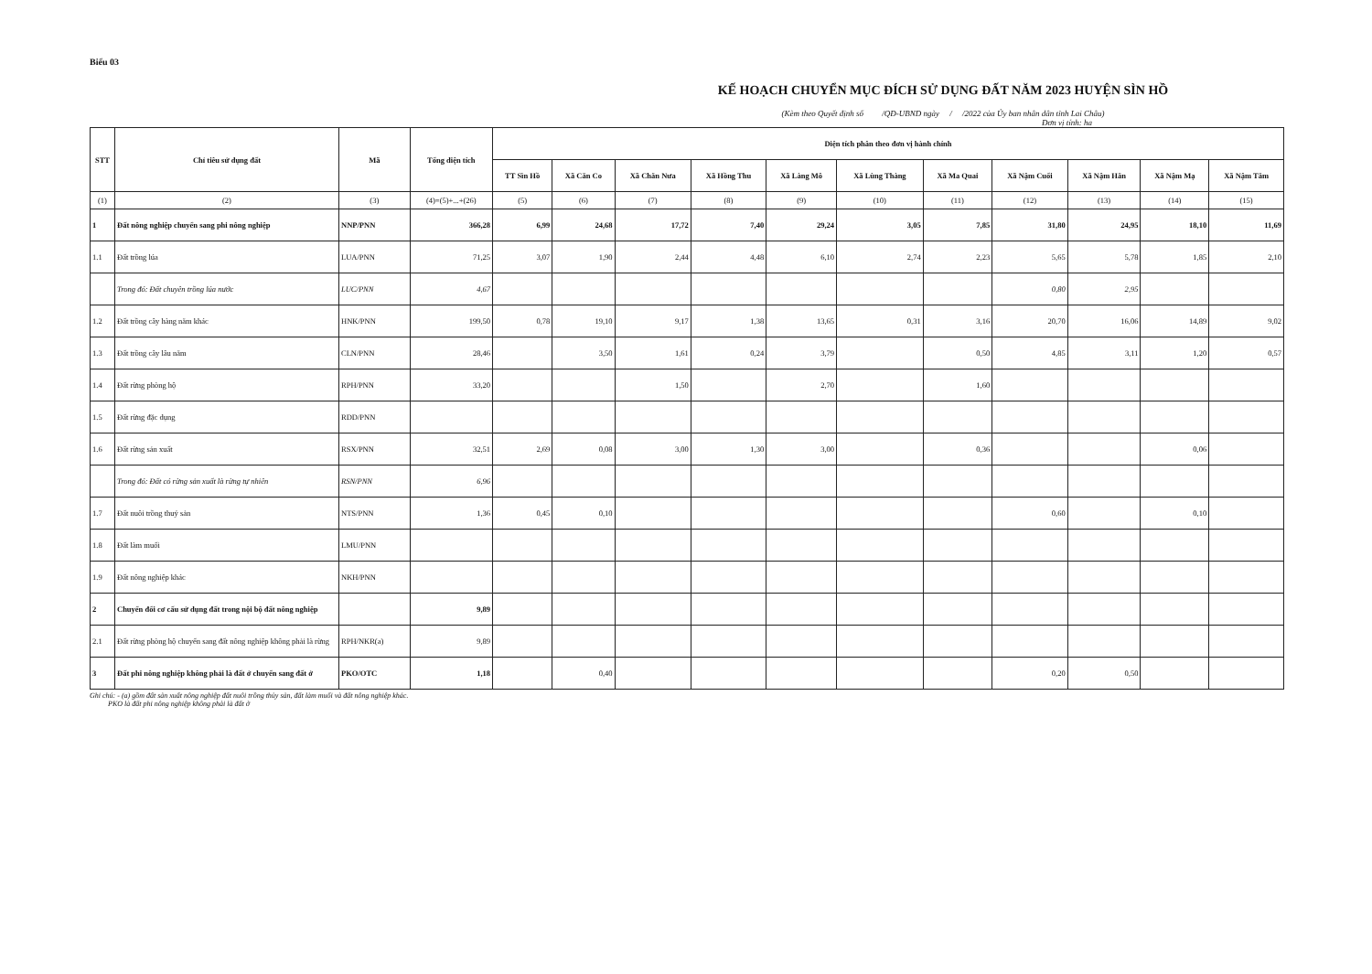Biểu 03
KẾ HOẠCH CHUYỂN MỤC ĐÍCH SỬ DỤNG ĐẤT NĂM 2023 HUYỆN SÌN HỒ
(Kèm theo Quyết định số /QĐ-UBND ngày / /2022 của Ủy ban nhân dân tỉnh Lai Châu)
Đơn vị tính: ha
| STT | Chỉ tiêu sử dụng đất | Mã | Tổng diện tích | Diện tích phân theo đơn vị hành chính | | | | | | | | | | |
| --- | --- | --- | --- | --- | --- | --- | --- | --- | --- | --- | --- | --- | --- | --- |
| | | | | TT Sìn Hồ | Xã Căn Co | Xã Chăn Nưa | Xã Hồng Thu | Xã Làng Mô | Xã Lùng Thàng | Xã Ma Quai | Xã Nậm Cuổi | Xã Nậm Hăn | Xã Nậm Mạ | Xã Nậm Tăm |
| (1) | (2) | (3) | (4)=(5)+...+(26) | (5) | (6) | (7) | (8) | (9) | (10) | (11) | (12) | (13) | (14) | (15) |
| 1 | Đất nông nghiệp chuyển sang phi nông nghiệp | NNP/PNN | 366,28 | 6,99 | 24,68 | 17,72 | 7,40 | 29,24 | 3,05 | 7,85 | 31,80 | 24,95 | 18,10 | 11,69 |
| 1.1 | Đất trồng lúa | LUA/PNN | 71,25 | 3,07 | 1,90 | 2,44 | 4,48 | 6,10 | 2,74 | 2,23 | 5,65 | 5,78 | 1,85 | 2,10 |
| | Trong đó: Đất chuyên trồng lúa nước | LUC/PNN | 4,67 | | | | | | | | 0,80 | 2,95 | | |
| 1.2 | Đất trồng cây hàng năm khác | HNK/PNN | 199,50 | 0,78 | 19,10 | 9,17 | 1,38 | 13,65 | 0,31 | 3,16 | 20,70 | 16,06 | 14,89 | 9,02 |
| 1.3 | Đất trồng cây lâu năm | CLN/PNN | 28,46 | | 3,50 | 1,61 | 0,24 | 3,79 | | 0,50 | 4,85 | 3,11 | 1,20 | 0,57 |
| 1.4 | Đất rừng phòng hộ | RPH/PNN | 33,20 | | | 1,50 | | 2,70 | | 1,60 | | | | |
| 1.5 | Đất rừng đặc dụng | RDD/PNN | | | | | | | | | | | | |
| 1.6 | Đất rừng sản xuất | RSX/PNN | 32,51 | 2,69 | 0,08 | 3,00 | 1,30 | 3,00 | | 0,36 | | | 0,06 | |
| | Trong đó: Đất có rừng sản xuất là rừng tự nhiên | RSN/PNN | 6,96 | | | | | | | | | | | |
| 1.7 | Đất nuôi trồng thuỷ sản | NTS/PNN | 1,36 | 0,45 | 0,10 | | | | | | 0,60 | | 0,10 | |
| 1.8 | Đất làm muối | LMU/PNN | | | | | | | | | | | | |
| 1.9 | Đất nông nghiệp khác | NKH/PNN | | | | | | | | | | | | |
| 2 | Chuyển đổi cơ cấu sử dụng đất trong nội bộ đất nông nghiệp | | 9,89 | | | | | | | | | | | |
| 2.1 | Đất rừng phòng hộ chuyển sang đất nông nghiệp không phải là rừng | RPH/NKR(a) | 9,89 | | | | | | | | | | | |
| 3 | Đất phi nông nghiệp không phải là đất ở chuyển sang đất ở | PKO/OTC | 1,18 | | 0,40 | | | | | | 0,20 | 0,50 | | |
Ghi chú: - (a) gồm đất sản xuất nông nghiệp đất nuôi trồng thủy sản, đất làm muối và đất nông nghiệp khác.
PKO là đất phi nông nghiệp không phải là đất ở